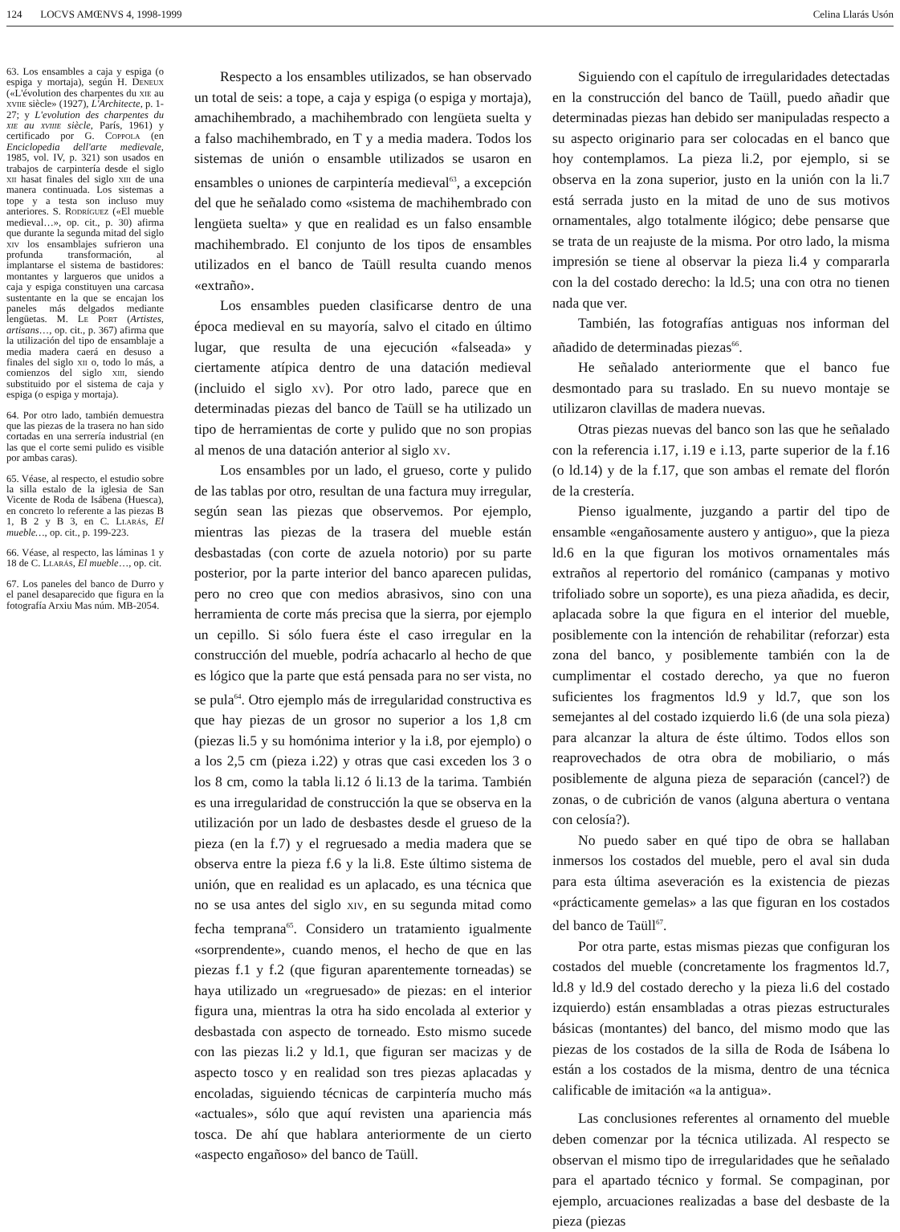124 LOCVS AMŒNVS 4, 1998-1999 Celina Llarás Usón
63. Los ensambles a caja y espiga (o espiga y mortaja), según H. Deneux («L'évolution des charpentes du xie au xviie siècle» (1927), L'Architecte, p. 1-27; y L'evolution des charpentes du xie au xviiie siècle, París, 1961) y certificado por G. Coppola (en Enciclopedia dell'arte medievale, 1985, vol. IV, p. 321) son usados en trabajos de carpintería desde el siglo xii hasat finales del siglo xiii de una manera continuada. Los sistemas a tope y a testa son incluso muy anteriores. S. Rodríguez («El mueble medieval…», op. cit., p. 30) afirma que durante la segunda mitad del siglo xiv los ensamblajes sufrieron una profunda transformación, al implantarse el sistema de bastidores: montantes y largueros que unidos a caja y espiga constituyen una carcasa sustentante en la que se encajan los paneles más delgados mediante lengüetas. M. Le Port (Artistes, artisans…, op. cit., p. 367) afirma que la utilización del tipo de ensamblaje a media madera caerá en desuso a finales del siglo xii o, todo lo más, a comienzos del siglo xiii, siendo substituido por el sistema de caja y espiga (o espiga y mortaja).
64. Por otro lado, también demuestra que las piezas de la trasera no han sido cortadas en una serrería industrial (en las que el corte semi pulido es visible por ambas caras).
65. Véase, al respecto, el estudio sobre la silla estalo de la iglesia de San Vicente de Roda de Isábena (Huesca), en concreto lo referente a las piezas B 1, B 2 y B 3, en C. Llarás, El mueble…, op. cit., p. 199-223.
66. Véase, al respecto, las láminas 1 y 18 de C. Llarás, El mueble…, op. cit.
67. Los paneles del banco de Durro y el panel desaparecido que figura en la fotografía Arxiu Mas núm. MB-2054.
Respecto a los ensambles utilizados, se han observado un total de seis: a tope, a caja y espiga (o espiga y mortaja), amachihembrado, a machihembrado con lengüeta suelta y a falso machihembrado, en T y a media madera. Todos los sistemas de unión o ensamble utilizados se usaron en ensambles o uniones de carpintería medieval<sup>63</sup>, a excepción del que he señalado como «sistema de machihembrado con lengüeta suelta» y que en realidad es un falso ensamble machihembrado. El conjunto de los tipos de ensambles utilizados en el banco de Taüll resulta cuando menos «extraño».
Los ensambles pueden clasificarse dentro de una época medieval en su mayoría, salvo el citado en último lugar, que resulta de una ejecución «falseada» y ciertamente atípica dentro de una datación medieval (incluido el siglo xv). Por otro lado, parece que en determinadas piezas del banco de Taüll se ha utilizado un tipo de herramientas de corte y pulido que no son propias al menos de una datación anterior al siglo xv.
Los ensambles por un lado, el grueso, corte y pulido de las tablas por otro, resultan de una factura muy irregular, según sean las piezas que observemos. Por ejemplo, mientras las piezas de la trasera del mueble están desbastadas (con corte de azuela notorio) por su parte posterior, por la parte interior del banco aparecen pulidas, pero no creo que con medios abrasivos, sino con una herramienta de corte más precisa que la sierra, por ejemplo un cepillo. Si sólo fuera éste el caso irregular en la construcción del mueble, podría achacarlo al hecho de que es lógico que la parte que está pensada para no ser vista, no se pula<sup>64</sup>. Otro ejemplo más de irregularidad constructiva es que hay piezas de un grosor no superior a los 1,8 cm (piezas li.5 y su homónima interior y la i.8, por ejemplo) o a los 2,5 cm (pieza i.22) y otras que casi exceden los 3 o los 8 cm, como la tabla li.12 ó li.13 de la tarima. También es una irregularidad de construcción la que se observa en la utilización por un lado de desbastes desde el grueso de la pieza (en la f.7) y el regruesado a media madera que se observa entre la pieza f.6 y la li.8. Este último sistema de unión, que en realidad es un aplacado, es una técnica que no se usa antes del siglo xiv, en su segunda mitad como fecha temprana<sup>65</sup>. Considero un tratamiento igualmente «sorprendente», cuando menos, el hecho de que en las piezas f.1 y f.2 (que figuran aparentemente torneadas) se haya utilizado un «regruesado» de piezas: en el interior figura una, mientras la otra ha sido encolada al exterior y desbastada con aspecto de torneado. Esto mismo sucede con las piezas li.2 y ld.1, que figuran ser macizas y de aspecto tosco y en realidad son tres piezas aplacadas y encoladas, siguiendo técnicas de carpintería mucho más «actuales», sólo que aquí revisten una apariencia más tosca. De ahí que hablara anteriormente de un cierto «aspecto engañoso» del banco de Taüll.
Siguiendo con el capítulo de irregularidades detectadas en la construcción del banco de Taüll, puedo añadir que determinadas piezas han debido ser manipuladas respecto a su aspecto originario para ser colocadas en el banco que hoy contemplamos. La pieza li.2, por ejemplo, si se observa en la zona superior, justo en la unión con la li.7 está serrada justo en la mitad de uno de sus motivos ornamentales, algo totalmente ilógico; debe pensarse que se trata de un reajuste de la misma. Por otro lado, la misma impresión se tiene al observar la pieza li.4 y compararla con la del costado derecho: la ld.5; una con otra no tienen nada que ver.
También, las fotografías antiguas nos informan del añadido de determinadas piezas<sup>66</sup>.
He señalado anteriormente que el banco fue desmontado para su traslado. En su nuevo montaje se utilizaron clavillas de madera nuevas.
Otras piezas nuevas del banco son las que he señalado con la referencia i.17, i.19 e i.13, parte superior de la f.16 (o ld.14) y de la f.17, que son ambas el remate del florón de la crestería.
Pienso igualmente, juzgando a partir del tipo de ensamble «engañosamente austero y antiguo», que la pieza ld.6 en la que figuran los motivos ornamentales más extraños al repertorio del románico (campanas y motivo trifoliado sobre un soporte), es una pieza añadida, es decir, aplacada sobre la que figura en el interior del mueble, posiblemente con la intención de rehabilitar (reforzar) esta zona del banco, y posiblemente también con la de cumplimentar el costado derecho, ya que no fueron suficientes los fragmentos ld.9 y ld.7, que son los semejantes al del costado izquierdo li.6 (de una sola pieza) para alcanzar la altura de éste último. Todos ellos son reaprovechados de otra obra de mobiliario, o más posiblemente de alguna pieza de separación (cancel?) de zonas, o de cubrición de vanos (alguna abertura o ventana con celosía?).
No puedo saber en qué tipo de obra se hallaban inmersos los costados del mueble, pero el aval sin duda para esta última aseveración es la existencia de piezas «prácticamente gemelas» a las que figuran en los costados del banco de Taüll<sup>67</sup>.
Por otra parte, estas mismas piezas que configuran los costados del mueble (concretamente los fragmentos ld.7, ld.8 y ld.9 del costado derecho y la pieza li.6 del costado izquierdo) están ensambladas a otras piezas estructurales básicas (montantes) del banco, del mismo modo que las piezas de los costados de la silla de Roda de Isábena lo están a los costados de la misma, dentro de una técnica calificable de imitación «a la antigua».
Las conclusiones referentes al ornamento del mueble deben comenzar por la técnica utilizada. Al respecto se observan el mismo tipo de irregularidades que he señalado para el apartado técnico y formal. Se compaginan, por ejemplo, arcuaciones realizadas a base del desbaste de la pieza (piezas